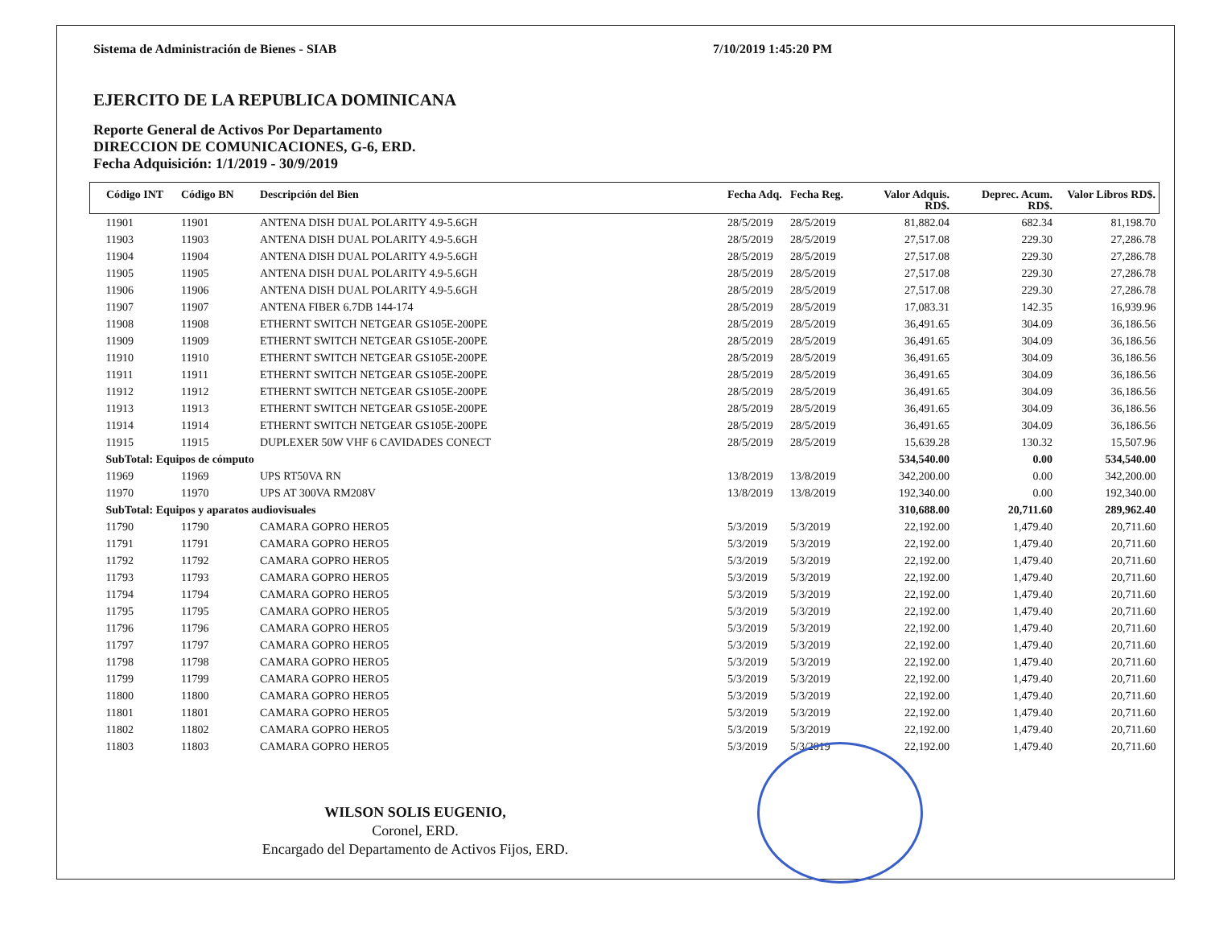Sistema de Administración de Bienes - SIAB 7/10/2019 1:45:20 PM
EJERCITO DE LA REPUBLICA DOMINICANA
Reporte General de Activos Por Departamento
DIRECCION DE COMUNICACIONES, G-6, ERD.
Fecha Adquisición: 1/1/2019 - 30/9/2019
| Código INT | Código BN | Descripción del Bien | Fecha Adq. | Fecha Reg. | Valor Adquis. RD$. | Deprec. Acum. RD$. | Valor Libros RD$. |
| --- | --- | --- | --- | --- | --- | --- | --- |
| 11901 | 11901 | ANTENA DISH DUAL POLARITY 4.9-5.6GH | 28/5/2019 | 28/5/2019 | 81,882.04 | 682.34 | 81,198.70 |
| 11903 | 11903 | ANTENA DISH DUAL POLARITY 4.9-5.6GH | 28/5/2019 | 28/5/2019 | 27,517.08 | 229.30 | 27,286.78 |
| 11904 | 11904 | ANTENA DISH DUAL POLARITY 4.9-5.6GH | 28/5/2019 | 28/5/2019 | 27,517.08 | 229.30 | 27,286.78 |
| 11905 | 11905 | ANTENA DISH DUAL POLARITY 4.9-5.6GH | 28/5/2019 | 28/5/2019 | 27,517.08 | 229.30 | 27,286.78 |
| 11906 | 11906 | ANTENA DISH DUAL POLARITY 4.9-5.6GH | 28/5/2019 | 28/5/2019 | 27,517.08 | 229.30 | 27,286.78 |
| 11907 | 11907 | ANTENA FIBER 6.7DB 144-174 | 28/5/2019 | 28/5/2019 | 17,083.31 | 142.35 | 16,939.96 |
| 11908 | 11908 | ETHERNT SWITCH NETGEAR GS105E-200PE | 28/5/2019 | 28/5/2019 | 36,491.65 | 304.09 | 36,186.56 |
| 11909 | 11909 | ETHERNT SWITCH NETGEAR GS105E-200PE | 28/5/2019 | 28/5/2019 | 36,491.65 | 304.09 | 36,186.56 |
| 11910 | 11910 | ETHERNT SWITCH NETGEAR GS105E-200PE | 28/5/2019 | 28/5/2019 | 36,491.65 | 304.09 | 36,186.56 |
| 11911 | 11911 | ETHERNT SWITCH NETGEAR GS105E-200PE | 28/5/2019 | 28/5/2019 | 36,491.65 | 304.09 | 36,186.56 |
| 11912 | 11912 | ETHERNT SWITCH NETGEAR GS105E-200PE | 28/5/2019 | 28/5/2019 | 36,491.65 | 304.09 | 36,186.56 |
| 11913 | 11913 | ETHERNT SWITCH NETGEAR GS105E-200PE | 28/5/2019 | 28/5/2019 | 36,491.65 | 304.09 | 36,186.56 |
| 11914 | 11914 | ETHERNT SWITCH NETGEAR GS105E-200PE | 28/5/2019 | 28/5/2019 | 36,491.65 | 304.09 | 36,186.56 |
| 11915 | 11915 | DUPLEXER 50W VHF 6 CAVIDADES CONECT | 28/5/2019 | 28/5/2019 | 15,639.28 | 130.32 | 15,507.96 |
| SubTotal: Equipos de cómputo | | | | | 534,540.00 | 0.00 | 534,540.00 |
| 11969 | 11969 | UPS RT50VA RN | 13/8/2019 | 13/8/2019 | 342,200.00 | 0.00 | 342,200.00 |
| 11970 | 11970 | UPS AT 300VA RM208V | 13/8/2019 | 13/8/2019 | 192,340.00 | 0.00 | 192,340.00 |
| SubTotal: Equipos y aparatos audiovisuales | | | | | 310,688.00 | 20,711.60 | 289,962.40 |
| 11790 | 11790 | CAMARA GOPRO HERO5 | 5/3/2019 | 5/3/2019 | 22,192.00 | 1,479.40 | 20,711.60 |
| 11791 | 11791 | CAMARA GOPRO HERO5 | 5/3/2019 | 5/3/2019 | 22,192.00 | 1,479.40 | 20,711.60 |
| 11792 | 11792 | CAMARA GOPRO HERO5 | 5/3/2019 | 5/3/2019 | 22,192.00 | 1,479.40 | 20,711.60 |
| 11793 | 11793 | CAMARA GOPRO HERO5 | 5/3/2019 | 5/3/2019 | 22,192.00 | 1,479.40 | 20,711.60 |
| 11794 | 11794 | CAMARA GOPRO HERO5 | 5/3/2019 | 5/3/2019 | 22,192.00 | 1,479.40 | 20,711.60 |
| 11795 | 11795 | CAMARA GOPRO HERO5 | 5/3/2019 | 5/3/2019 | 22,192.00 | 1,479.40 | 20,711.60 |
| 11796 | 11796 | CAMARA GOPRO HERO5 | 5/3/2019 | 5/3/2019 | 22,192.00 | 1,479.40 | 20,711.60 |
| 11797 | 11797 | CAMARA GOPRO HERO5 | 5/3/2019 | 5/3/2019 | 22,192.00 | 1,479.40 | 20,711.60 |
| 11798 | 11798 | CAMARA GOPRO HERO5 | 5/3/2019 | 5/3/2019 | 22,192.00 | 1,479.40 | 20,711.60 |
| 11799 | 11799 | CAMARA GOPRO HERO5 | 5/3/2019 | 5/3/2019 | 22,192.00 | 1,479.40 | 20,711.60 |
| 11800 | 11800 | CAMARA GOPRO HERO5 | 5/3/2019 | 5/3/2019 | 22,192.00 | 1,479.40 | 20,711.60 |
| 11801 | 11801 | CAMARA GOPRO HERO5 | 5/3/2019 | 5/3/2019 | 22,192.00 | 1,479.40 | 20,711.60 |
| 11802 | 11802 | CAMARA GOPRO HERO5 | 5/3/2019 | 5/3/2019 | 22,192.00 | 1,479.40 | 20,711.60 |
| 11803 | 11803 | CAMARA GOPRO HERO5 | 5/3/2019 | 5/3/2019 | 22,192.00 | 1,479.40 | 20,711.60 |
WILSON SOLIS EUGENIO,
Coronel, ERD.
Encargado del Departamento de Activos Fijos, ERD.